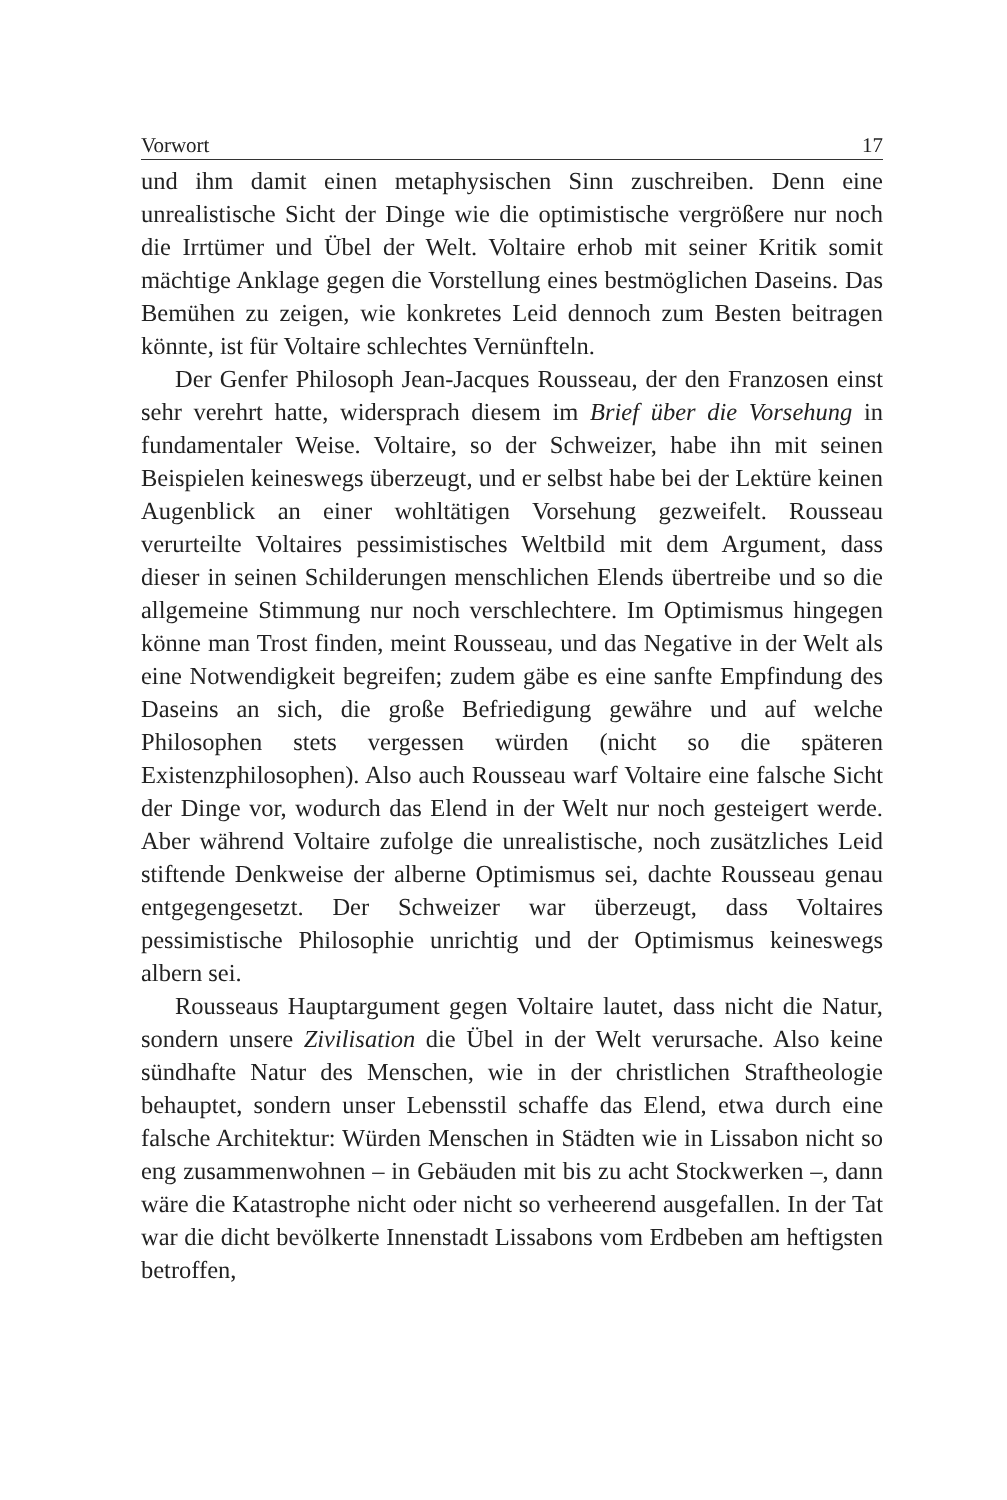Vorwort 17
und ihm damit einen metaphysischen Sinn zuschreiben. Denn eine unrealistische Sicht der Dinge wie die optimistische vergrößere nur noch die Irrtümer und Übel der Welt. Voltaire erhob mit seiner Kritik somit mächtige Anklage gegen die Vorstellung eines bestmöglichen Daseins. Das Bemühen zu zeigen, wie konkretes Leid dennoch zum Besten beitragen könnte, ist für Voltaire schlechtes Vernünfteln.
Der Genfer Philosoph Jean-Jacques Rousseau, der den Franzosen einst sehr verehrt hatte, widersprach diesem im Brief über die Vorsehung in fundamentaler Weise. Voltaire, so der Schweizer, habe ihn mit seinen Beispielen keineswegs überzeugt, und er selbst habe bei der Lektüre keinen Augenblick an einer wohltätigen Vorsehung gezweifelt. Rousseau verurteilte Voltaires pessimistisches Weltbild mit dem Argument, dass dieser in seinen Schilderungen menschlichen Elends übertreibe und so die allgemeine Stimmung nur noch verschlechtere. Im Optimismus hingegen könne man Trost finden, meint Rousseau, und das Negative in der Welt als eine Notwendigkeit begreifen; zudem gäbe es eine sanfte Empfindung des Daseins an sich, die große Befriedigung gewähre und auf welche Philosophen stets vergessen würden (nicht so die späteren Existenzphilosophen). Also auch Rousseau warf Voltaire eine falsche Sicht der Dinge vor, wodurch das Elend in der Welt nur noch gesteigert werde. Aber während Voltaire zufolge die unrealistische, noch zusätzliches Leid stiftende Denkweise der alberne Optimismus sei, dachte Rousseau genau entgegengesetzt. Der Schweizer war überzeugt, dass Voltaires pessimistische Philosophie unrichtig und der Optimismus keineswegs albern sei.
Rousseaus Hauptargument gegen Voltaire lautet, dass nicht die Natur, sondern unsere Zivilisation die Übel in der Welt verursache. Also keine sündhafte Natur des Menschen, wie in der christlichen Straftheologie behauptet, sondern unser Lebensstil schaffe das Elend, etwa durch eine falsche Architektur: Würden Menschen in Städten wie in Lissabon nicht so eng zusammenwohnen – in Gebäuden mit bis zu acht Stockwerken –, dann wäre die Katastrophe nicht oder nicht so verheerend ausgefallen. In der Tat war die dicht bevölkerte Innenstadt Lissabons vom Erdbeben am heftigsten betroffen,